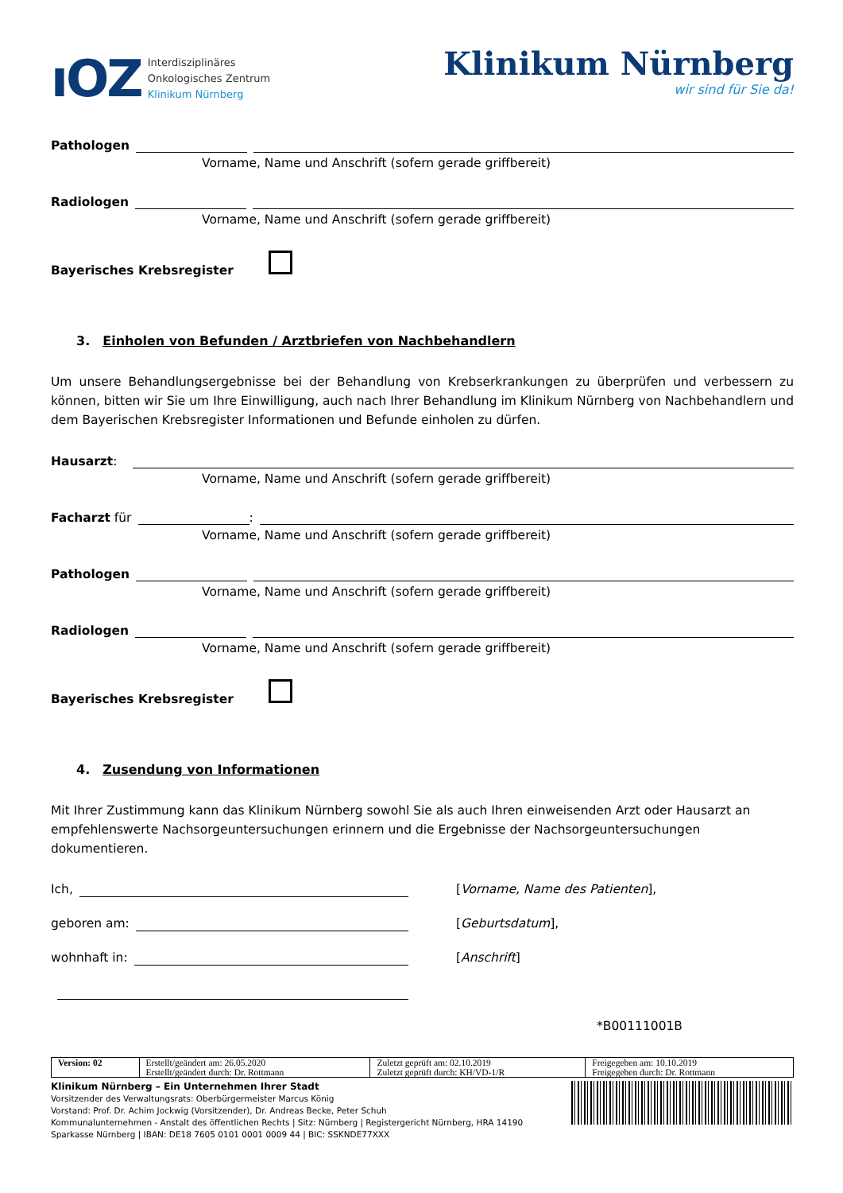ıOZ
Interdisziplinäres
Onkologisches Zentrum
Klinikum Nürnberg
Klinikum Nürnberg
wir sind für Sie da!
Pathologen
Vorname, Name und Anschrift (sofern gerade griffbereit)
Radiologen
Vorname, Name und Anschrift (sofern gerade griffbereit)
Bayerisches Krebsregister
3. Einholen von Befunden / Arztbriefen von Nachbehandlern
Um unsere Behandlungsergebnisse bei der Behandlung von Krebserkrankungen zu überprüfen und verbessern zu können, bitten wir Sie um Ihre Einwilligung, auch nach Ihrer Behandlung im Klinikum Nürnberg von Nachbehandlern und dem Bayerischen Krebsregister Informationen und Befunde einholen zu dürfen.
Hausarzt:
Vorname, Name und Anschrift (sofern gerade griffbereit)
Facharzt für :
Vorname, Name und Anschrift (sofern gerade griffbereit)
Pathologen
Vorname, Name und Anschrift (sofern gerade griffbereit)
Radiologen
Vorname, Name und Anschrift (sofern gerade griffbereit)
Bayerisches Krebsregister
4. Zusendung von Informationen
Mit Ihrer Zustimmung kann das Klinikum Nürnberg sowohl Sie als auch Ihren einweisenden Arzt oder Hausarzt an empfehlenswerte Nachsorgeuntersuchungen erinnern und die Ergebnisse der Nachsorgeuntersuchungen dokumentieren.
Ich, [Vorname, Name des Patienten],
geboren am: [Geburtsdatum],
wohnhaft in: [Anschrift]
*B00111001B
| Version: 02 | Erstellt/geändert am: 26.05.2020 | Zuletzt geprüft am: 02.10.2019 | Freigegeben am: 10.10.2019 |
| | Erstellt/geändert durch: Dr. Rottmann | Zuletzt geprüft durch: KH/VD-1/R | Freigegeben durch: Dr. Rottmann |
Klinikum Nürnberg – Ein Unternehmen Ihrer Stadt
Vorsitzender des Verwaltungsrats: Oberbürgermeister Marcus König
Vorstand: Prof. Dr. Achim Jockwig (Vorsitzender), Dr. Andreas Becke, Peter Schuh
Kommunalunternehmen - Anstalt des öffentlichen Rechts | Sitz: Nürnberg | Registergericht Nürnberg, HRA 14190
Sparkasse Nürnberg | IBAN: DE18 7605 0101 0001 0009 44 | BIC: SSKNDE77XXX